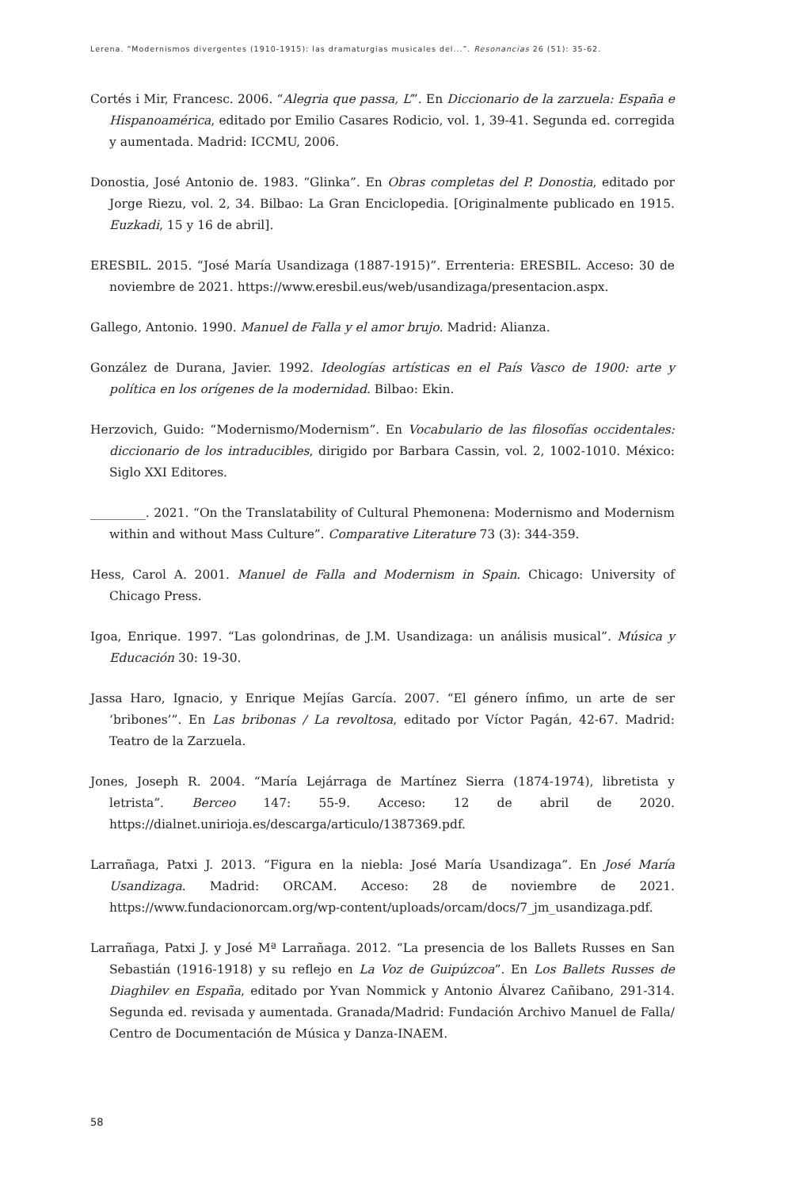Lerena. “Modernismos divergentes (1910-1915): las dramaturgias musicales del...”. Resonancias 26 (51): 35-62.
Cortés i Mir, Francesc. 2006. “Alegria que passa, L’”. En Diccionario de la zarzuela: España e Hispanoamérica, editado por Emilio Casares Rodicio, vol. 1, 39-41. Segunda ed. corregida y aumentada. Madrid: ICCMU, 2006.
Donostia, José Antonio de. 1983. “Glinka”. En Obras completas del P. Donostia, editado por Jorge Riezu, vol. 2, 34. Bilbao: La Gran Enciclopedia. [Originalmente publicado en 1915. Euzkadi, 15 y 16 de abril].
ERESBIL. 2015. “José María Usandizaga (1887-1915)”. Errenteria: ERESBIL. Acceso: 30 de noviembre de 2021. https://www.eresbil.eus/web/usandizaga/presentacion.aspx.
Gallego, Antonio. 1990. Manuel de Falla y el amor brujo. Madrid: Alianza.
González de Durana, Javier. 1992. Ideologías artísticas en el País Vasco de 1900: arte y política en los orígenes de la modernidad. Bilbao: Ekin.
Herzovich, Guido: “Modernismo/Modernism”. En Vocabulario de las filosofías occidentales: diccionario de los intraducibles, dirigido por Barbara Cassin, vol. 2, 1002-1010. México: Siglo XXI Editores.
_________. 2021. “On the Translatability of Cultural Phemonena: Modernismo and Modernism within and without Mass Culture”. Comparative Literature 73 (3): 344-359.
Hess, Carol A. 2001. Manuel de Falla and Modernism in Spain. Chicago: University of Chicago Press.
Igoa, Enrique. 1997. “Las golondrinas, de J.M. Usandizaga: un análisis musical”. Música y Educación 30: 19-30.
Jassa Haro, Ignacio, y Enrique Mejías García. 2007. “El género ínfimo, un arte de ser ‘bribones’”. En Las bribonas / La revoltosa, editado por Víctor Pagán, 42-67. Madrid: Teatro de la Zarzuela.
Jones, Joseph R. 2004. “María Lejárraga de Martínez Sierra (1874-1974), libretista y letrista”. Berceo 147: 55-9. Acceso: 12 de abril de 2020. https://dialnet.unirioja.es/descarga/articulo/1387369.pdf.
Larrañaga, Patxi J. 2013. “Figura en la niebla: José María Usandizaga”. En José María Usandizaga. Madrid: ORCAM. Acceso: 28 de noviembre de 2021. https://www.fundacionorcam.org/wp-content/uploads/orcam/docs/7_jm_usandizaga.pdf.
Larrañaga, Patxi J. y José Mª Larrañaga. 2012. “La presencia de los Ballets Russes en San Sebastián (1916-1918) y su reflejo en La Voz de Guipúzcoa”. En Los Ballets Russes de Diaghilev en España, editado por Yvan Nommick y Antonio Álvarez Cañibano, 291-314. Segunda ed. revisada y aumentada. Granada/Madrid: Fundación Archivo Manuel de Falla/ Centro de Documentación de Música y Danza-INAEM.
58